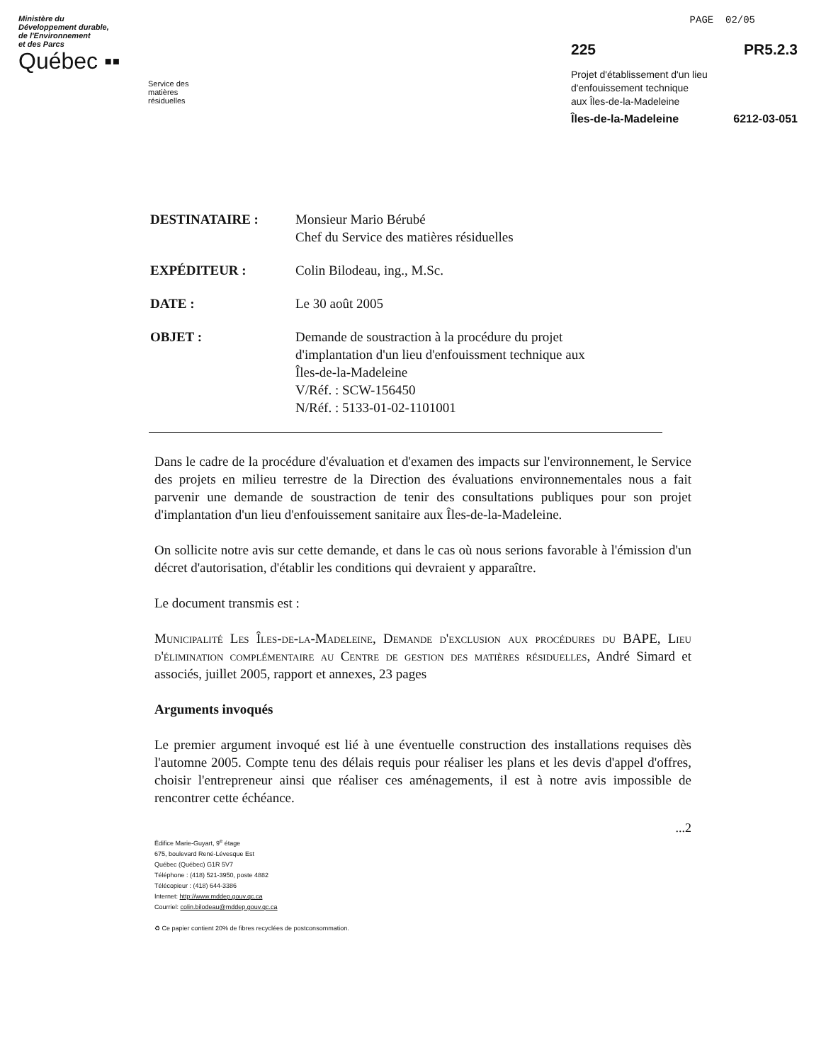PAGE 02/05
Ministère du
Développement durable,
de l'Environnement
et des Parcs
Québec ▪▪
Service des matières résiduelles
225 PR5.2.3
Projet d'établissement d'un lieu
d'enfouissement technique
aux Îles-de-la-Madeleine
Îles-de-la-Madeleine 6212-03-051
| DESTINATAIRE : | Monsieur Mario Bérubé Chef du Service des matières résiduelles |
| EXPÉDITEUR : | Colin Bilodeau, ing., M.Sc. |
| DATE : | Le 30 août 2005 |
| OBJET : | Demande de soustraction à la procédure du projet d'implantation d'un lieu d'enfouissment technique aux Îles-de-la-Madeleine V/Réf. : SCW-156450 N/Réf. : 5133-01-02-1101001 |
Dans le cadre de la procédure d'évaluation et d'examen des impacts sur l'environnement, le Service des projets en milieu terrestre de la Direction des évaluations environnementales nous a fait parvenir une demande de soustraction de tenir des consultations publiques pour son projet d'implantation d'un lieu d'enfouissement sanitaire aux Îles-de-la-Madeleine.
On sollicite notre avis sur cette demande, et dans le cas où nous serions favorable à l'émission d'un décret d'autorisation, d'établir les conditions qui devraient y apparaître.
Le document transmis est :
Municipalité Les Îles-de-la-Madeleine, Demande d'exclusion aux procédures du BAPE, Lieu d'élimination complémentaire au Centre de gestion des matières résiduelles, André Simard et associés, juillet 2005, rapport et annexes, 23 pages
Arguments invoqués
Le premier argument invoqué est lié à une éventuelle construction des installations requises dès l'automne 2005. Compte tenu des délais requis pour réaliser les plans et les devis d'appel d'offres, choisir l'entrepreneur ainsi que réaliser ces aménagements, il est à notre avis impossible de rencontrer cette échéance.
...2
Édifice Marie-Guyart, 9<sup>e</sup> étage
675, boulevard René-Lévesque Est
Québec (Québec) G1R 5V7
Téléphone : (418) 521-3950, poste 4882
Télécopieur : (418) 644-3386
Internet: http://www.mddep.gouv.qc.ca
Courriel: colin.bilodeau@mddep.gouv.qc.ca
♻ Ce papier contient 20% de fibres recyclées de postconsommation.